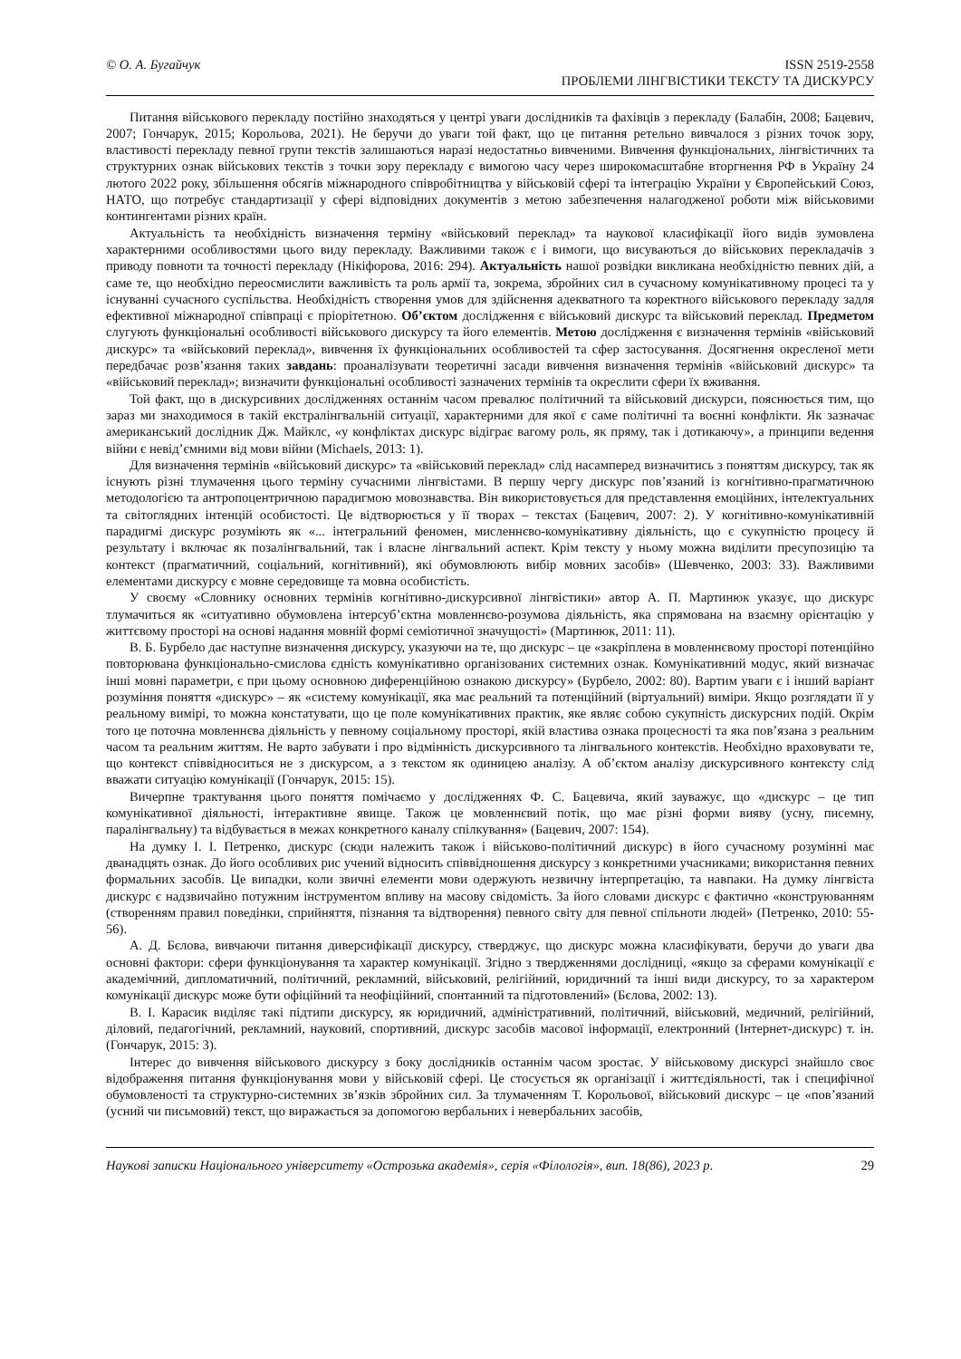© О. А. Бугайчук ISSN 2519-2558
ПРОБЛЕМИ ЛІНГВІСТИКИ ТЕКСТУ ТА ДИСКУРСУ
Питання військового перекладу постійно знаходяться у центрі уваги дослідників та фахівців з перекладу (Балабін, 2008; Бацевич, 2007; Гончарук, 2015; Корольова, 2021). Не беручи до уваги той факт, що це питання ретельно вивчалося з різних точок зору, властивості перекладу певної групи текстів залишаються наразі недостатньо вивченими. Вивчення функціональних, лінгвістичних та структурних ознак військових текстів з точки зору перекладу є вимогою часу через широкомасштабне вторгнення РФ в Україну 24 лютого 2022 року, збільшення обсягів міжнародного співробітництва у військовій сфері та інтеграцію України у Європейський Союз, НАТО, що потребує стандартизації у сфері відповідних документів з метою забезпечення налагодженої роботи між військовими контингентами різних країн.
Актуальність та необхідність визначення терміну «військовий переклад» та наукової класифікації його видів зумовлена характерними особливостями цього виду перекладу. Важливими також є і вимоги, що висуваються до військових перекладачів з приводу повноти та точності перекладу (Нікіфорова, 2016: 294). Актуальність нашої розвідки викликана необхідністю певних дій, а саме те, що необхідно переосмислити важливість та роль армії та, зокрема, збройних сил в сучасному комунікативному процесі та у існуванні сучасного суспільства. Необхідність створення умов для здійснення адекватного та коректного військового перекладу задля ефективної міжнародної співпраці є пріорітетною. Об’єктом дослідження є військовий дискурс та військовий переклад. Предметом слугують функціональні особливості військового дискурсу та його елементів. Метою дослідження є визначення термінів «військовий дискурс» та «військовий переклад», вивчення їх функціональних особливостей та сфер застосування. Досягнення окресленої мети передбачає розв’язання таких завдань: проаналізувати теоретичні засади вивчення визначення термінів «військовий дискурс» та «військовий переклад»; визначити функціональні особливості зазначених термінів та окреслити сфери їх вживання.
Той факт, що в дискурсивних дослідженнях останнім часом превалює політичний та військовий дискурси, пояснюється тим, що зараз ми знаходимося в такій екстралінгвальній ситуації, характерними для якої є саме політичні та воєнні конфлікти. Як зазначає американський дослідник Дж. Майклс, «у конфліктах дискурс відіграє вагому роль, як пряму, так і дотикаючу», а принципи ведення війни є невід’ємними від мови війни (Michaels, 2013: 1).
Для визначення термінів «військовий дискурс» та «військовий переклад» слід насамперед визначитись з поняттям дискурсу, так як існують різні тлумачення цього терміну сучасними лінгвістами. В першу чергу дискурс пов’язаний із когнітивно-прагматичною методологією та антропоцентричною парадигмою мовознавства. Він використовується для представлення емоційних, інтелектуальних та світоглядних інтенцій особистості. Це відтворюється у її творах – текстах (Бацевич, 2007: 2). У когнітивно-комунікативній парадигмі дискурс розуміють як «... інтегральний феномен, мисленнєво-комунікативну діяльність, що є сукупністю процесу й результату і включає як позалінгвальний, так і власне лінгвальний аспект. Крім тексту у ньому можна виділити пресупозицію та контекст (прагматичний, соціальний, когнітивний), які обумовлюють вибір мовних засобів» (Шевченко, 2003: 33). Важливими елементами дискурсу є мовне середовище та мовна особистість.
У своєму «Словнику основних термінів когнітивно-дискурсивної лінгвістики» автор А. П. Мартинюк указує, що дискурс тлумачиться як «ситуативно обумовлена інтерсуб’єктна мовленнєво-розумова діяльність, яка спрямована на взаємну орієнтацію у життєвому просторі на основі надання мовній формі семіотичної значущості» (Мартинюк, 2011: 11).
В. Б. Бурбело дає наступне визначення дискурсу, указуючи на те, що дискурс – це «закріплена в мовленнєвому просторі потенційно повторювана функціонально-смислова єдність комунікативно організованих системних ознак. Комунікативний модус, який визначає інші мовні параметри, є при цьому основною диференційною ознакою дискурсу» (Бурбело, 2002: 80). Вартим уваги є і інший варіант розуміння поняття «дискурс» – як «систему комунікації, яка має реальний та потенційний (віртуальний) виміри. Якщо розглядати її у реальному вимірі, то можна констатувати, що це поле комунікативних практик, яке являє собою сукупність дискурсних подій. Окрім того це поточна мовленнєва діяльність у певному соціальному просторі, якій властива ознака процесності та яка пов’язана з реальним часом та реальним життям. Не варто забувати і про відмінність дискурсивного та лінгвального контекстів. Необхідно враховувати те, що контекст співвідноситься не з дискурсом, а з текстом як одиницею аналізу. А об’єктом аналізу дискурсивного контексту слід вважати ситуацію комунікації (Гончарук, 2015: 15).
Вичерпне трактування цього поняття помічаємо у дослідженнях Ф. С. Бацевича, який зауважує, що «дискурс – це тип комунікативної діяльності, інтерактивне явище. Також це мовленнєвий потік, що має різні форми вияву (усну, писемну, паралінгвальну) та відбувається в межах конкретного каналу спілкування» (Бацевич, 2007: 154).
На думку І. І. Петренко, дискурс (сюди належить також і військово-політичний дискурс) в його сучасному розумінні має дванадцять ознак. До його особливих рис учений відносить співвідношення дискурсу з конкретними учасниками; використання певних формальних засобів. Це випадки, коли звичні елементи мови одержують незвичну інтерпретацію, та навпаки. На думку лінгвіста дискурс є надзвичайно потужним інструментом впливу на масову свідомість. За його словами дискурс є фактично «конструюванням (створенням правил поведінки, сприйняття, пізнання та відтворення) певного світу для певної спільноти людей» (Петренко, 2010: 55-56).
А. Д. Бєлова, вивчаючи питання диверсифікації дискурсу, стверджує, що дискурс можна класифікувати, беручи до уваги два основні фактори: сфери функціонування та характер комунікації. Згідно з твердженнями дослідниці, «якщо за сферами комунікації є академічний, дипломатичний, політичний, рекламний, військовий, релігійний, юридичний та інші види дискурсу, то за характером комунікації дискурс може бути офіційний та неофіційний, спонтанний та підготовлений» (Бєлова, 2002: 13).
В. І. Карасик виділяє такі підтипи дискурсу, як юридичний, адміністративний, політичний, військовий, медичний, релігійний, діловий, педагогічний, рекламний, науковий, спортивний, дискурс засобів масової інформації, електронний (Інтернет-дискурс) т. ін. (Гончарук, 2015: 3).
Інтерес до вивчення військового дискурсу з боку дослідників останнім часом зростає. У військовому дискурсі знайшло своє відображення питання функціонування мови у військовій сфері. Це стосується як організації і життєдіяльності, так і специфічної обумовленості та структурно-системних зв’язків збройних сил. За тлумаченням Т. Корольової, військовий дискурс – це «пов’язаний (усний чи письмовий) текст, що виражається за допомогою вербальних і невербальних засобів,
Наукові записки Національного університету «Острозька академія», серія «Філологія», вип. 18(86), 2023 р. 29